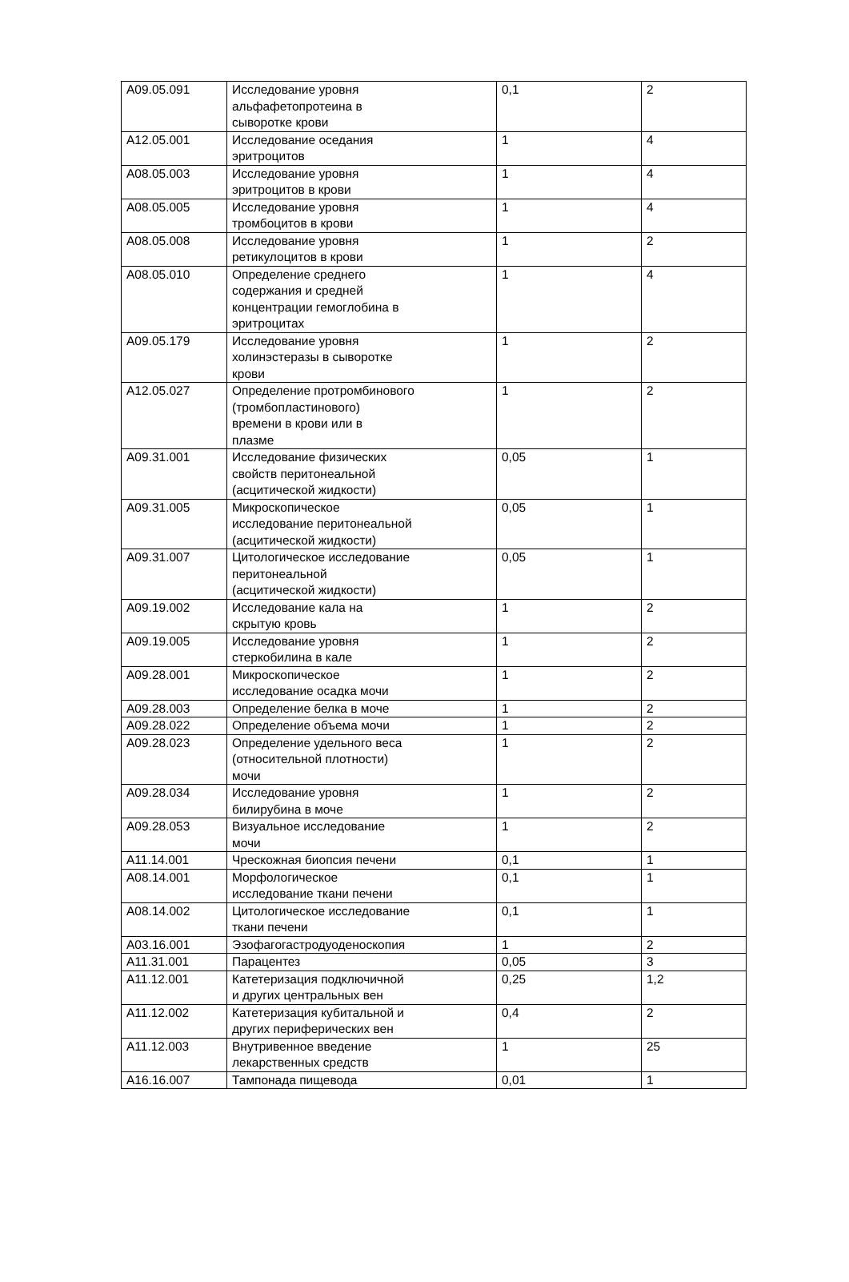| A09.05.091 | Исследование уровня альфафетопротеина в сыворотке крови | 0,1 | 2 |
| A12.05.001 | Исследование оседания эритроцитов | 1 | 4 |
| A08.05.003 | Исследование уровня эритроцитов в крови | 1 | 4 |
| A08.05.005 | Исследование уровня тромбоцитов в крови | 1 | 4 |
| A08.05.008 | Исследование уровня ретикулоцитов в крови | 1 | 2 |
| A08.05.010 | Определение среднего содержания и средней концентрации гемоглобина в эритроцитах | 1 | 4 |
| A09.05.179 | Исследование уровня холинэстеразы в сыворотке крови | 1 | 2 |
| A12.05.027 | Определение протромбинового (тромбопластинового) времени в крови или в плазме | 1 | 2 |
| A09.31.001 | Исследование физических свойств перитонеальной (асцитической жидкости) | 0,05 | 1 |
| A09.31.005 | Микроскопическое исследование перитонеальной (асцитической жидкости) | 0,05 | 1 |
| A09.31.007 | Цитологическое исследование перитонеальной (асцитической жидкости) | 0,05 | 1 |
| A09.19.002 | Исследование кала на скрытую кровь | 1 | 2 |
| A09.19.005 | Исследование уровня стеркобилина в кале | 1 | 2 |
| A09.28.001 | Микроскопическое исследование осадка мочи | 1 | 2 |
| A09.28.003 | Определение белка в моче | 1 | 2 |
| A09.28.022 | Определение объема мочи | 1 | 2 |
| A09.28.023 | Определение удельного веса (относительной плотности) мочи | 1 | 2 |
| A09.28.034 | Исследование уровня билирубина в моче | 1 | 2 |
| A09.28.053 | Визуальное исследование мочи | 1 | 2 |
| A11.14.001 | Чрескожная биопсия печени | 0,1 | 1 |
| A08.14.001 | Морфологическое исследование ткани печени | 0,1 | 1 |
| A08.14.002 | Цитологическое исследование ткани печени | 0,1 | 1 |
| A03.16.001 | Эзофагогастродуоденоскопия | 1 | 2 |
| A11.31.001 | Парацентез | 0,05 | 3 |
| A11.12.001 | Катетеризация подключичной и других центральных вен | 0,25 | 1,2 |
| A11.12.002 | Катетеризация кубитальной и других периферических вен | 0,4 | 2 |
| A11.12.003 | Внутривенное введение лекарственных средств | 1 | 25 |
| A16.16.007 | Тампонада пищевода | 0,01 | 1 |